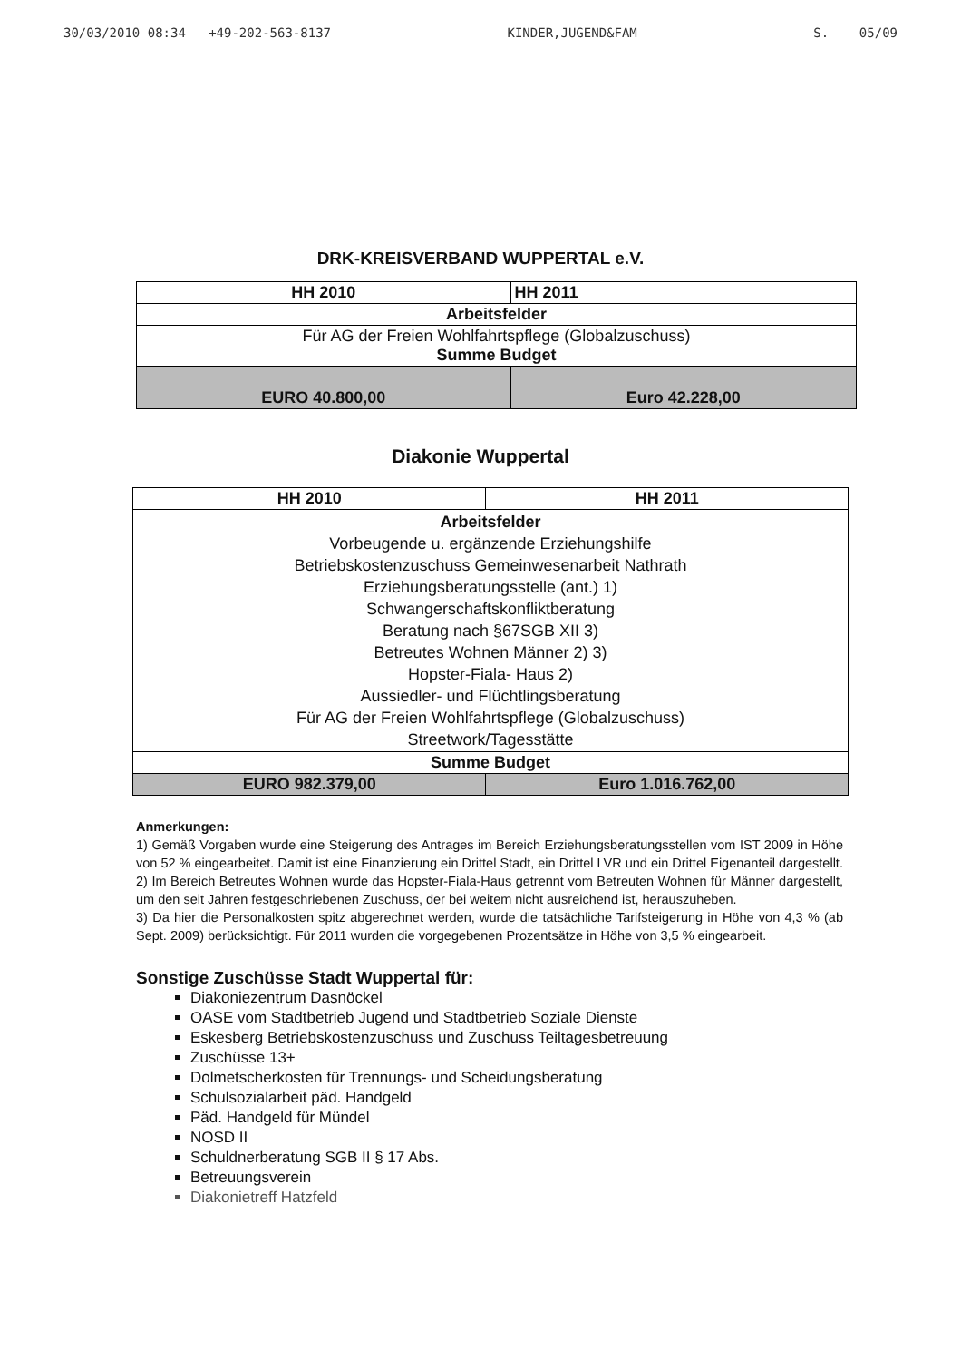30/03/2010 08:34 +49-202-563-8137 KINDER,JUGEND&FAM S. 05/09
DRK-KREISVERBAND WUPPERTAL e.V.
| HH 2010 | HH 2011 |
| --- | --- |
| Arbeitsfelder | |
| Für AG der Freien Wohlfahrtspflege (Globalzuschuss) Summe Budget | |
| EURO 40.800,00 | Euro 42.228,00 |
Diakonie Wuppertal
| HH 2010 | HH 2011 |
| --- | --- |
| Arbeitsfelder Vorbeugende u. ergänzende Erziehungshilfe Betriebskostenzuschuss Gemeinwesenarbeit Nathrath Erziehungsberatungsstelle (ant.) 1) Schwangerschaftskonfliktberatung Beratung nach §67SGB XII 3) Betreutes Wohnen Männer 2) 3) Hopster-Fiala- Haus 2) Aussiedler- und Flüchtlingsberatung Für AG der Freien Wohlfahrtspflege (Globalzuschuss) Streetwork/Tagesstätte | |
| Summe Budget | |
| EURO 982.379,00 | Euro 1.016.762,00 |
Anmerkungen:
1) Gemäß Vorgaben wurde eine Steigerung des Antrages im Bereich Erziehungsberatungsstellen vom IST 2009 in Höhe von 52 % eingearbeitet. Damit ist eine Finanzierung ein Drittel Stadt, ein Drittel LVR und ein Drittel Eigenanteil dargestellt.
2) Im Bereich Betreutes Wohnen wurde das Hopster-Fiala-Haus getrennt vom Betreuten Wohnen für Männer dargestellt, um den seit Jahren festgeschriebenen Zuschuss, der bei weitem nicht ausreichend ist, herauszuheben.
3) Da hier die Personalkosten spitz abgerechnet werden, wurde die tatsächliche Tarifsteigerung in Höhe von 4,3 % (ab Sept. 2009) berücksichtigt. Für 2011 wurden die vorgegebenen Prozentsätze in Höhe von 3,5 % eingearbeit.
Sonstige Zuschüsse Stadt Wuppertal für:
Diakoniezentrum Dasnöckel
OASE vom Stadtbetrieb Jugend und Stadtbetrieb Soziale Dienste
Eskesberg Betriebskostenzuschuss und Zuschuss Teiltagesbetreuung
Zuschüsse 13+
Dolmetscherkosten für Trennungs- und Scheidungsberatung
Schulsozialarbeit päd. Handgeld
Päd. Handgeld für Mündel
NOSD II
Schuldnerberatung SGB II § 17 Abs.
Betreuungsverein
Diakonietreff Hatzfeld